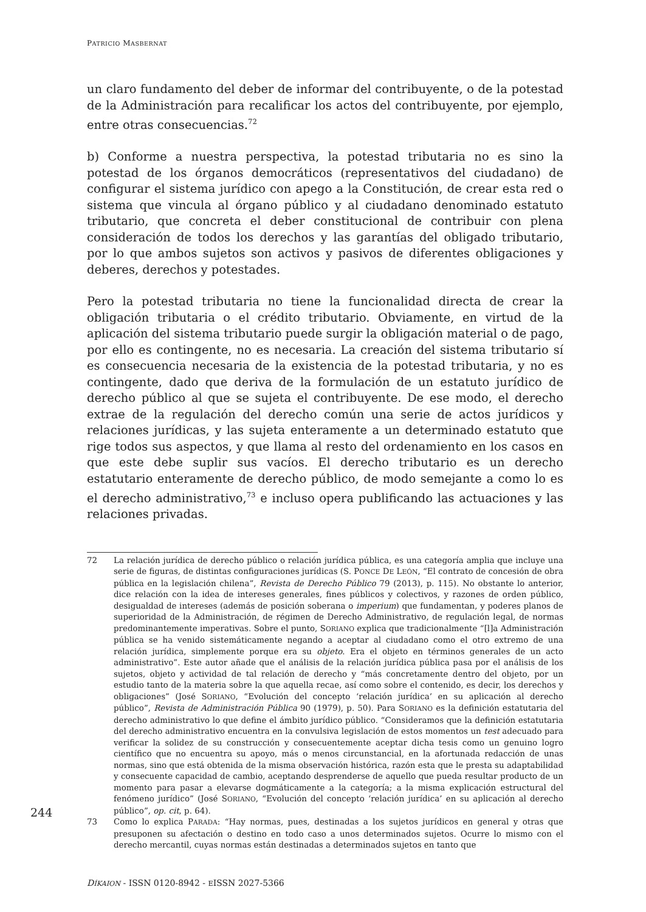PATRICIO MASBERNAT
un claro fundamento del deber de informar del contribuyente, o de la potestad de la Administración para recalificar los actos del contribuyente, por ejemplo, entre otras consecuencias.<sup>72</sup>
b) Conforme a nuestra perspectiva, la potestad tributaria no es sino la potestad de los órganos democráticos (representativos del ciudadano) de configurar el sistema jurídico con apego a la Constitución, de crear esta red o sistema que vincula al órgano público y al ciudadano denominado estatuto tributario, que concreta el deber constitucional de contribuir con plena consideración de todos los derechos y las garantías del obligado tributario, por lo que ambos sujetos son activos y pasivos de diferentes obligaciones y deberes, derechos y potestades.
Pero la potestad tributaria no tiene la funcionalidad directa de crear la obligación tributaria o el crédito tributario. Obviamente, en virtud de la aplicación del sistema tributario puede surgir la obligación material o de pago, por ello es contingente, no es necesaria. La creación del sistema tributario sí es consecuencia necesaria de la existencia de la potestad tributaria, y no es contingente, dado que deriva de la formulación de un estatuto jurídico de derecho público al que se sujeta el contribuyente. De ese modo, el derecho extrae de la regulación del derecho común una serie de actos jurídicos y relaciones jurídicas, y las sujeta enteramente a un determinado estatuto que rige todos sus aspectos, y que llama al resto del ordenamiento en los casos en que este debe suplir sus vacíos. El derecho tributario es un derecho estatutario enteramente de derecho público, de modo semejante a como lo es el derecho administrativo,<sup>73</sup> e incluso opera publificando las actuaciones y las relaciones privadas.
72 La relación jurídica de derecho público o relación jurídica pública, es una categoría amplia que incluye una serie de figuras, de distintas configuraciones jurídicas (S. PONCE DE LEÓN, “El contrato de concesión de obra pública en la legislación chilena”, Revista de Derecho Público 79 (2013), p. 115). No obstante lo anterior, dice relación con la idea de intereses generales, fines públicos y colectivos, y razones de orden público, desigualdad de intereses (además de posición soberana o imperium) que fundamentan, y poderes planos de superioridad de la Administración, de régimen de Derecho Administrativo, de regulación legal, de normas predominantemente imperativas. Sobre el punto, SORIANO explica que tradicionalmente “[l]a Administración pública se ha venido sistemáticamente negando a aceptar al ciudadano como el otro extremo de una relación jurídica, simplemente porque era su objeto. Era el objeto en términos generales de un acto administrativo”. Este autor añade que el análisis de la relación jurídica pública pasa por el análisis de los sujetos, objeto y actividad de tal relación de derecho y “más concretamente dentro del objeto, por un estudio tanto de la materia sobre la que aquella recae, así como sobre el contenido, es decir, los derechos y obligaciones” (José SORIANO, “Evolución del concepto ‘relación jurídica’ en su aplicación al derecho público”, Revista de Administración Pública 90 (1979), p. 50). Para SORIANO es la definición estatutaria del derecho administrativo lo que define el ámbito jurídico público. “Consideramos que la definición estatutaria del derecho administrativo encuentra en la convulsiva legislación de estos momentos un test adecuado para verificar la solidez de su construcción y consecuentemente aceptar dicha tesis como un genuino logro científico que no encuentra su apoyo, más o menos circunstancial, en la afortunada redacción de unas normas, sino que está obtenida de la misma observación histórica, razón esta que le presta su adaptabilidad y consecuente capacidad de cambio, aceptando desprenderse de aquello que pueda resultar producto de un momento para pasar a elevarse dogmáticamente a la categoría; a la misma explicación estructural del fenómeno jurídico” (José SORIANO, “Evolución del concepto ‘relación jurídica’ en su aplicación al derecho público”, op. cit, p. 64).
73 Como lo explica PARADA: “Hay normas, pues, destinadas a los sujetos jurídicos en general y otras que presuponen su afectación o destino en todo caso a unos determinados sujetos. Ocurre lo mismo con el derecho mercantil, cuyas normas están destinadas a determinados sujetos en tanto que
DÍKAION - ISSN 0120-8942 - EISSN 2027-5366
244